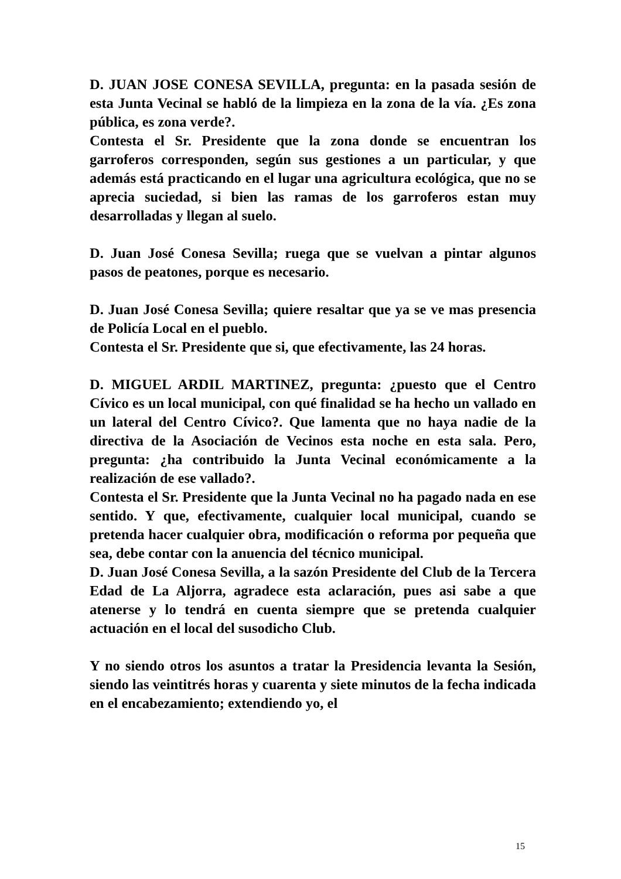D. JUAN JOSE CONESA SEVILLA, pregunta: en la pasada sesión de esta Junta Vecinal se habló de la limpieza en la zona de la vía. ¿Es zona pública, es zona verde?.
Contesta el Sr. Presidente que la zona donde se encuentran los garroferos corresponden, según sus gestiones a un particular, y que además está practicando en el lugar una agricultura ecológica, que no se aprecia suciedad, si bien las ramas de los garroferos estan muy desarrolladas y llegan al suelo.
D. Juan José Conesa Sevilla; ruega que se vuelvan a pintar algunos pasos de peatones, porque es necesario.
D. Juan José Conesa Sevilla; quiere resaltar que ya se ve mas presencia de Policía Local en el pueblo.
Contesta el Sr. Presidente que si, que efectivamente, las 24 horas.
D. MIGUEL ARDIL MARTINEZ, pregunta: ¿puesto que el Centro Cívico es un local municipal, con qué finalidad se ha hecho un vallado en un lateral del Centro Cívico?. Que lamenta que no haya nadie de la directiva de la Asociación de Vecinos esta noche en esta sala. Pero, pregunta: ¿ha contribuido la Junta Vecinal económicamente a la realización de ese vallado?.
Contesta el Sr. Presidente que la Junta Vecinal no ha pagado nada en ese sentido. Y que, efectivamente, cualquier local municipal, cuando se pretenda hacer cualquier obra, modificación o reforma por pequeña que sea, debe contar con la anuencia del técnico municipal.
D. Juan José Conesa Sevilla, a la sazón Presidente del Club de la Tercera Edad de La Aljorra, agradece esta aclaración, pues asi sabe a que atenerse y lo tendrá en cuenta siempre que se pretenda cualquier actuación en el local del susodicho Club.
Y no siendo otros los asuntos a tratar la Presidencia levanta la Sesión, siendo las veintitrés horas y cuarenta y siete minutos de la fecha indicada en el encabezamiento; extendiendo yo, el
15